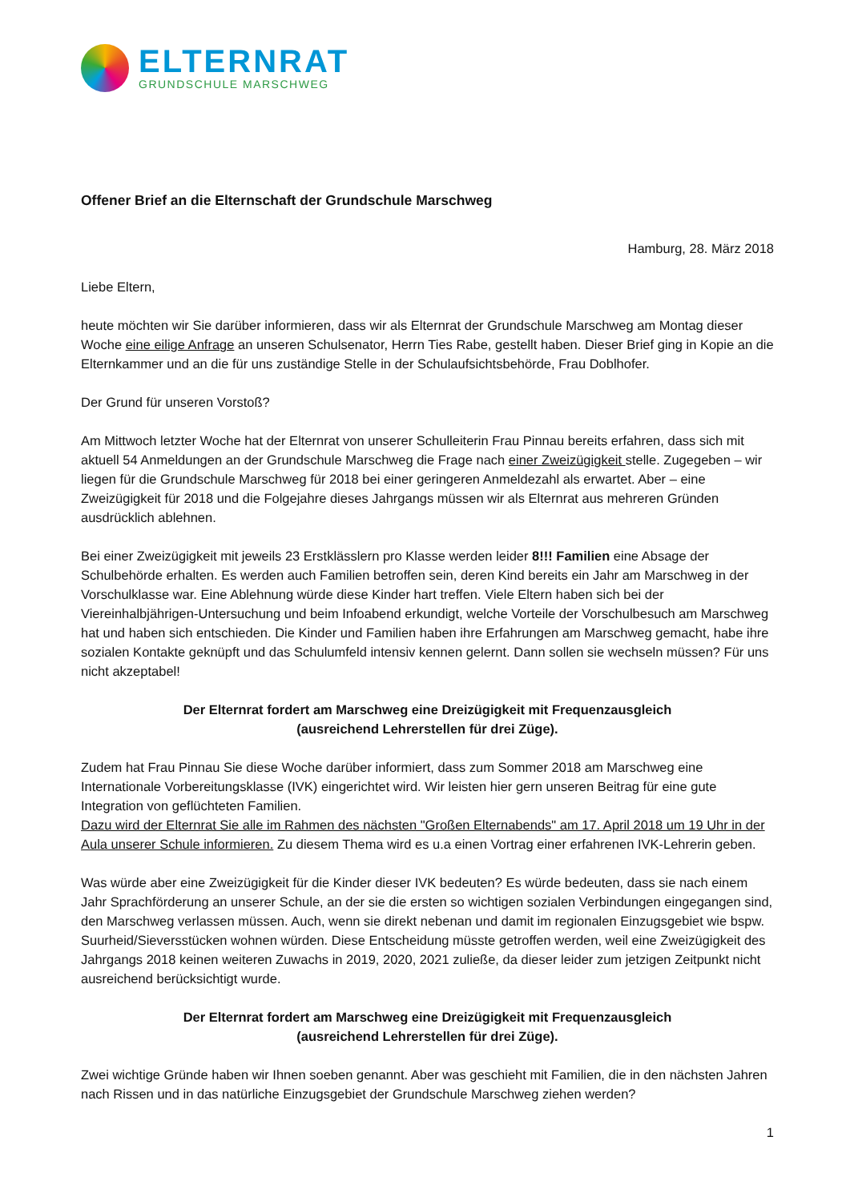ELTERNRAT
GRUNDSCHULE MARSCHWEG
Offener Brief an die Elternschaft der Grundschule Marschweg
Hamburg, 28. März 2018
Liebe Eltern,
heute möchten wir Sie darüber informieren, dass wir als Elternrat der Grundschule Marschweg am Montag dieser Woche eine eilige Anfrage an unseren Schulsenator, Herrn Ties Rabe, gestellt haben. Dieser Brief ging in Kopie an die Elternkammer und an die für uns zuständige Stelle in der Schulaufsichtsbehörde, Frau Doblhofer.
Der Grund für unseren Vorstoß?
Am Mittwoch letzter Woche hat der Elternrat von unserer Schulleiterin Frau Pinnau bereits erfahren, dass sich mit aktuell 54 Anmeldungen an der Grundschule Marschweg die Frage nach einer Zweizügigkeit stelle. Zugegeben – wir liegen für die Grundschule Marschweg für 2018 bei einer geringeren Anmeldezahl als erwartet. Aber – eine Zweizügigkeit für 2018 und die Folgejahre dieses Jahrgangs müssen wir als Elternrat aus mehreren Gründen ausdrücklich ablehnen.
Bei einer Zweizügigkeit mit jeweils 23 Erstklässlern pro Klasse werden leider 8!!! Familien eine Absage der Schulbehörde erhalten. Es werden auch Familien betroffen sein, deren Kind bereits ein Jahr am Marschweg in der Vorschulklasse war. Eine Ablehnung würde diese Kinder hart treffen. Viele Eltern haben sich bei der Viereinhalbjährigen-Untersuchung und beim Infoabend erkundigt, welche Vorteile der Vorschulbesuch am Marschweg hat und haben sich entschieden. Die Kinder und Familien haben ihre Erfahrungen am Marschweg gemacht, habe ihre sozialen Kontakte geknüpft und das Schulumfeld intensiv kennen gelernt. Dann sollen sie wechseln müssen? Für uns nicht akzeptabel!
Der Elternrat fordert am Marschweg eine Dreizügigkeit mit Frequenzausgleich
(ausreichend Lehrerstellen für drei Züge).
Zudem hat Frau Pinnau Sie diese Woche darüber informiert, dass zum Sommer 2018 am Marschweg eine Internationale Vorbereitungsklasse (IVK) eingerichtet wird. Wir leisten hier gern unseren Beitrag für eine gute Integration von geflüchteten Familien.
Dazu wird der Elternrat Sie alle im Rahmen des nächsten "Großen Elternabends" am 17. April 2018 um 19 Uhr in der Aula unserer Schule informieren. Zu diesem Thema wird es u.a einen Vortrag einer erfahrenen IVK-Lehrerin geben.
Was würde aber eine Zweizügigkeit für die Kinder dieser IVK bedeuten? Es würde bedeuten, dass sie nach einem Jahr Sprachförderung an unserer Schule, an der sie die ersten so wichtigen sozialen Verbindungen eingegangen sind, den Marschweg verlassen müssen. Auch, wenn sie direkt nebenan und damit im regionalen Einzugsgebiet wie bspw. Suurheid/Sieversstücken wohnen würden. Diese Entscheidung müsste getroffen werden, weil eine Zweizügigkeit des Jahrgangs 2018 keinen weiteren Zuwachs in 2019, 2020, 2021 zuließe, da dieser leider zum jetzigen Zeitpunkt nicht ausreichend berücksichtigt wurde.
Der Elternrat fordert am Marschweg eine Dreizügigkeit mit Frequenzausgleich
(ausreichend Lehrerstellen für drei Züge).
Zwei wichtige Gründe haben wir Ihnen soeben genannt. Aber was geschieht mit Familien, die in den nächsten Jahren nach Rissen und in das natürliche Einzugsgebiet der Grundschule Marschweg ziehen werden?
1